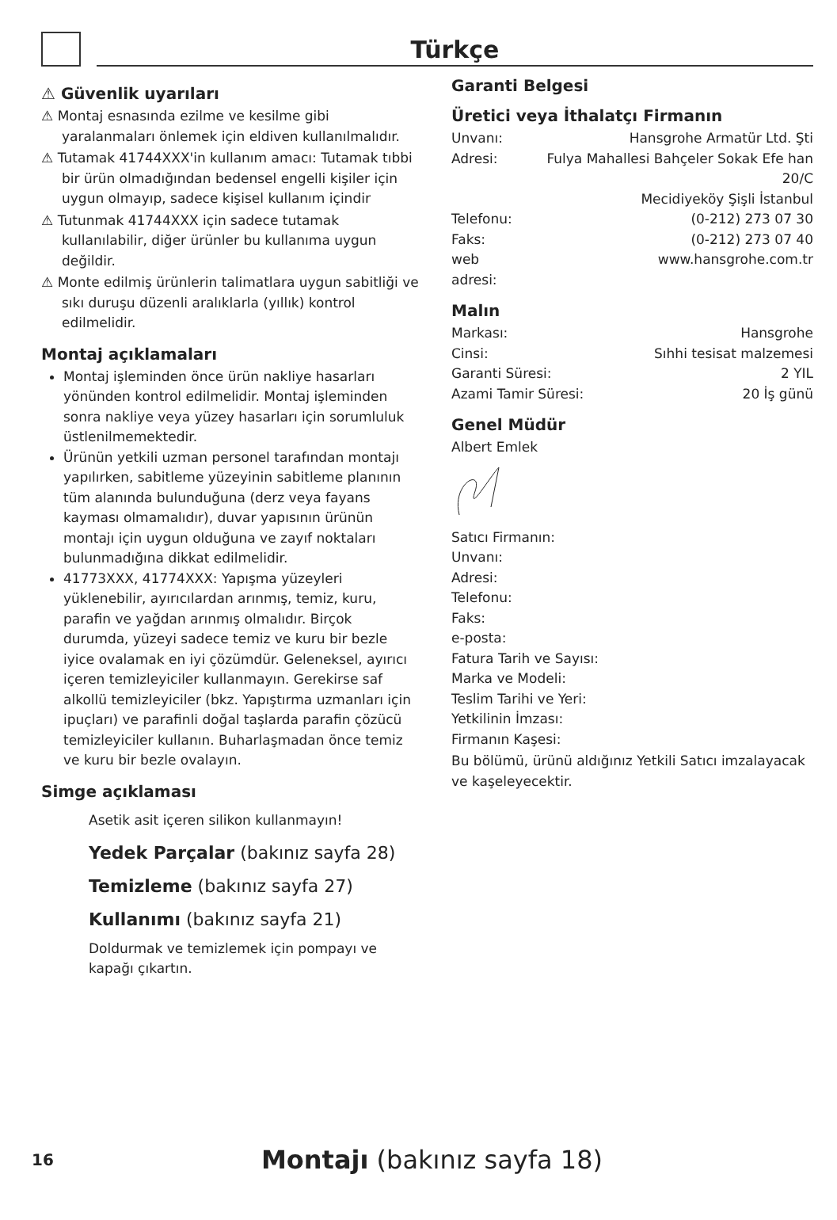Türkçe
⚠ Güvenlik uyarıları
⚠ Montaj esnasında ezilme ve kesilme gibi yaralanmaları önlemek için eldiven kullanılmalıdır.
⚠ Tutamak 41744XXX'in kullanım amacı: Tutamak tıbbi bir ürün olmadığından bedensel engelli kişiler için uygun olmayıp, sadece kişisel kullanım içindir
⚠ Tutunmak 41744XXX için sadece tutamak kullanılabilir, diğer ürünler bu kullanıma uygun değildir.
⚠ Monte edilmiş ürünlerin talimatlara uygun sabitliği ve sıkı duruşu düzenli aralıklarla (yıllık) kontrol edilmelidir.
Montaj açıklamaları
Montaj işleminden önce ürün nakliye hasarları yönünden kontrol edilmelidir. Montaj işleminden sonra nakliye veya yüzey hasarları için sorumluluk üstlenilmemektedir.
Ürünün yetkili uzman personel tarafından montajı yapılırken, sabitleme yüzeyinin sabitleme planının tüm alanında bulunduğuna (derz veya fayans kayması olmamalıdır), duvar yapısının ürünün montajı için uygun olduğuna ve zayıf noktaları bulunmadığına dikkat edilmelidir.
41773XXX, 41774XXX: Yapışma yüzeyleri yüklenebilir, ayırıcılardan arınmış, temiz, kuru, parafin ve yağdan arınmış olmalıdır. Birçok durumda, yüzeyi sadece temiz ve kuru bir bezle iyice ovalamak en iyi çözümdür. Geleneksel, ayırıcı içeren temizleyiciler kullanmayın. Gerekirse saf alkollü temizleyiciler (bkz. Yapıştırma uzmanları için ipuçları) ve parafinli doğal taşlarda parafin çözücü temizleyiciler kullanın. Buharlaşmadan önce temiz ve kuru bir bezle ovalayın.
Simge açıklaması
Asetik asit içeren silikon kullanmayın!
Yedek Parçalar (bakınız sayfa 28)
Temizleme (bakınız sayfa 27)
Kullanımı (bakınız sayfa 21)
Doldurmak ve temizlemek için pompayı ve kapağı çıkartın.
Garanti Belgesi
Üretici veya İthalatçı Firmanın
| Unvanı: | Hansgrohe Armatür Ltd. Şti |
| Adresi: | Fulya Mahallesi Bahçeler Sokak Efe han 20/C Mecidiyeköy Şişli İstanbul |
| Telefonu: | (0-212) 273 07 30 |
| Faks: | (0-212) 273 07 40 |
| web adresi: | www.hansgrohe.com.tr |
Malın
| Markası: | Hansgrohe |
| Cinsi: | Sıhhi tesisat malzemesi |
| Garanti Süresi: | 2 YIL |
| Azami Tamir Süresi: | 20 İş günü |
Genel Müdür
Albert Emlek
Satıcı Firmanın:
Unvanı:
Adresi:
Telefonu:
Faks:
e-posta:
Fatura Tarih ve Sayısı:
Marka ve Modeli:
Teslim Tarihi ve Yeri:
Yetkilinin İmzası:
Firmanın Kaşesi:
Bu bölümü, ürünü aldığınız Yetkili Satıcı imzalayacak ve kaşeleyecektir.
16 Montajı (bakınız sayfa 18)